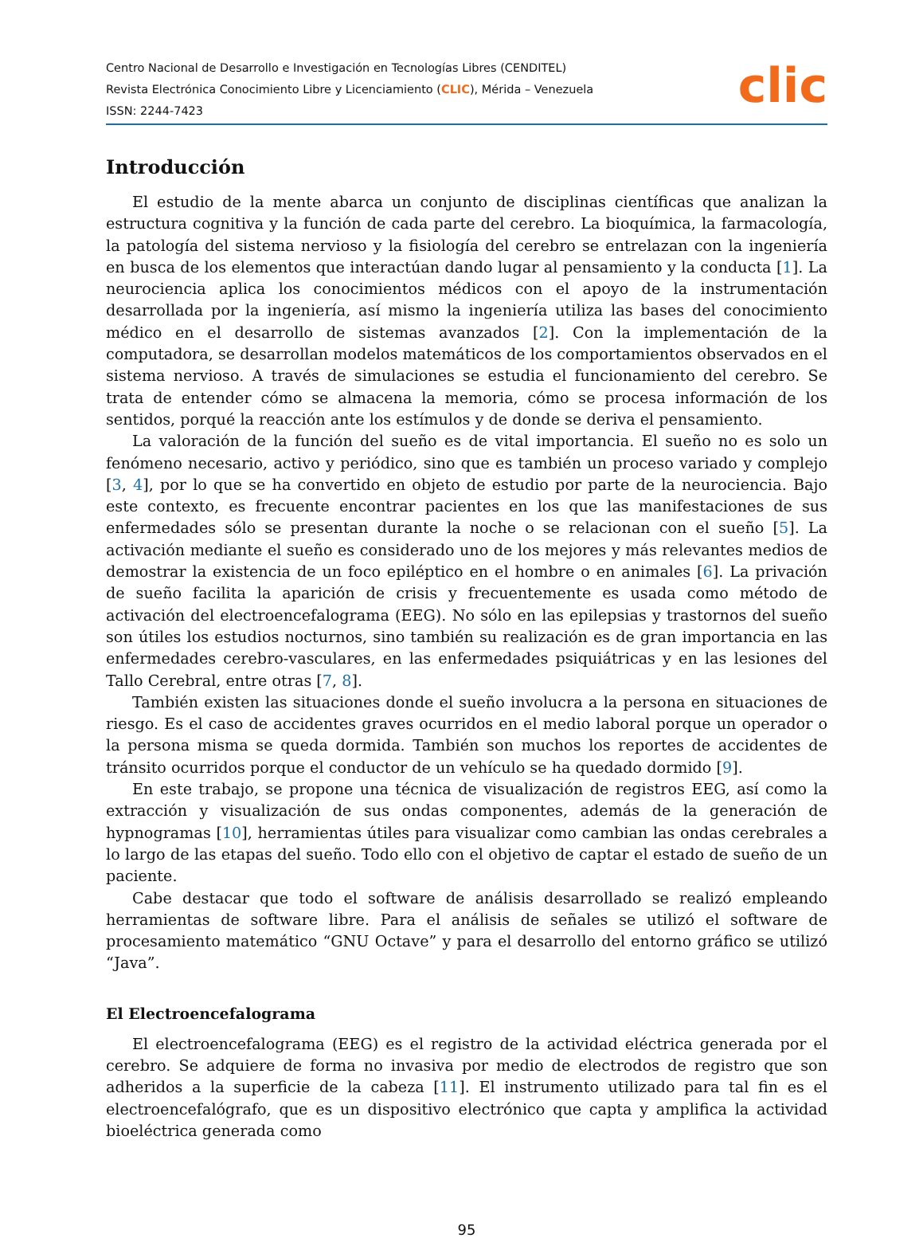Centro Nacional de Desarrollo e Investigación en Tecnologías Libres (CENDITEL)
Revista Electrónica Conocimiento Libre y Licenciamiento (CLIC), Mérida – Venezuela
ISSN: 2244-7423
clic
Introducción
El estudio de la mente abarca un conjunto de disciplinas científicas que analizan la estructura cognitiva y la función de cada parte del cerebro. La bioquímica, la farmacología, la patología del sistema nervioso y la fisiología del cerebro se entrelazan con la ingeniería en busca de los elementos que interactúan dando lugar al pensamiento y la conducta [1]. La neurociencia aplica los conocimientos médicos con el apoyo de la instrumentación desarrollada por la ingeniería, así mismo la ingeniería utiliza las bases del conocimiento médico en el desarrollo de sistemas avanzados [2]. Con la implementación de la computadora, se desarrollan modelos matemáticos de los comportamientos observados en el sistema nervioso. A través de simulaciones se estudia el funcionamiento del cerebro. Se trata de entender cómo se almacena la memoria, cómo se procesa información de los sentidos, porqué la reacción ante los estímulos y de donde se deriva el pensamiento.
La valoración de la función del sueño es de vital importancia. El sueño no es solo un fenómeno necesario, activo y periódico, sino que es también un proceso variado y complejo [3, 4], por lo que se ha convertido en objeto de estudio por parte de la neurociencia. Bajo este contexto, es frecuente encontrar pacientes en los que las manifestaciones de sus enfermedades sólo se presentan durante la noche o se relacionan con el sueño [5]. La activación mediante el sueño es considerado uno de los mejores y más relevantes medios de demostrar la existencia de un foco epiléptico en el hombre o en animales [6]. La privación de sueño facilita la aparición de crisis y frecuentemente es usada como método de activación del electroencefalograma (EEG). No sólo en las epilepsias y trastornos del sueño son útiles los estudios nocturnos, sino también su realización es de gran importancia en las enfermedades cerebro-vasculares, en las enfermedades psiquiátricas y en las lesiones del Tallo Cerebral, entre otras [7, 8].
También existen las situaciones donde el sueño involucra a la persona en situaciones de riesgo. Es el caso de accidentes graves ocurridos en el medio laboral porque un operador o la persona misma se queda dormida. También son muchos los reportes de accidentes de tránsito ocurridos porque el conductor de un vehículo se ha quedado dormido [9].
En este trabajo, se propone una técnica de visualización de registros EEG, así como la extracción y visualización de sus ondas componentes, además de la generación de hypnogramas [10], herramientas útiles para visualizar como cambian las ondas cerebrales a lo largo de las etapas del sueño. Todo ello con el objetivo de captar el estado de sueño de un paciente.
Cabe destacar que todo el software de análisis desarrollado se realizó empleando herramientas de software libre. Para el análisis de señales se utilizó el software de procesamiento matemático “GNU Octave” y para el desarrollo del entorno gráfico se utilizó “Java”.
El Electroencefalograma
El electroencefalograma (EEG) es el registro de la actividad eléctrica generada por el cerebro. Se adquiere de forma no invasiva por medio de electrodos de registro que son adheridos a la superficie de la cabeza [11]. El instrumento utilizado para tal fin es el electroencefalógrafo, que es un dispositivo electrónico que capta y amplifica la actividad bioeléctrica generada como
95